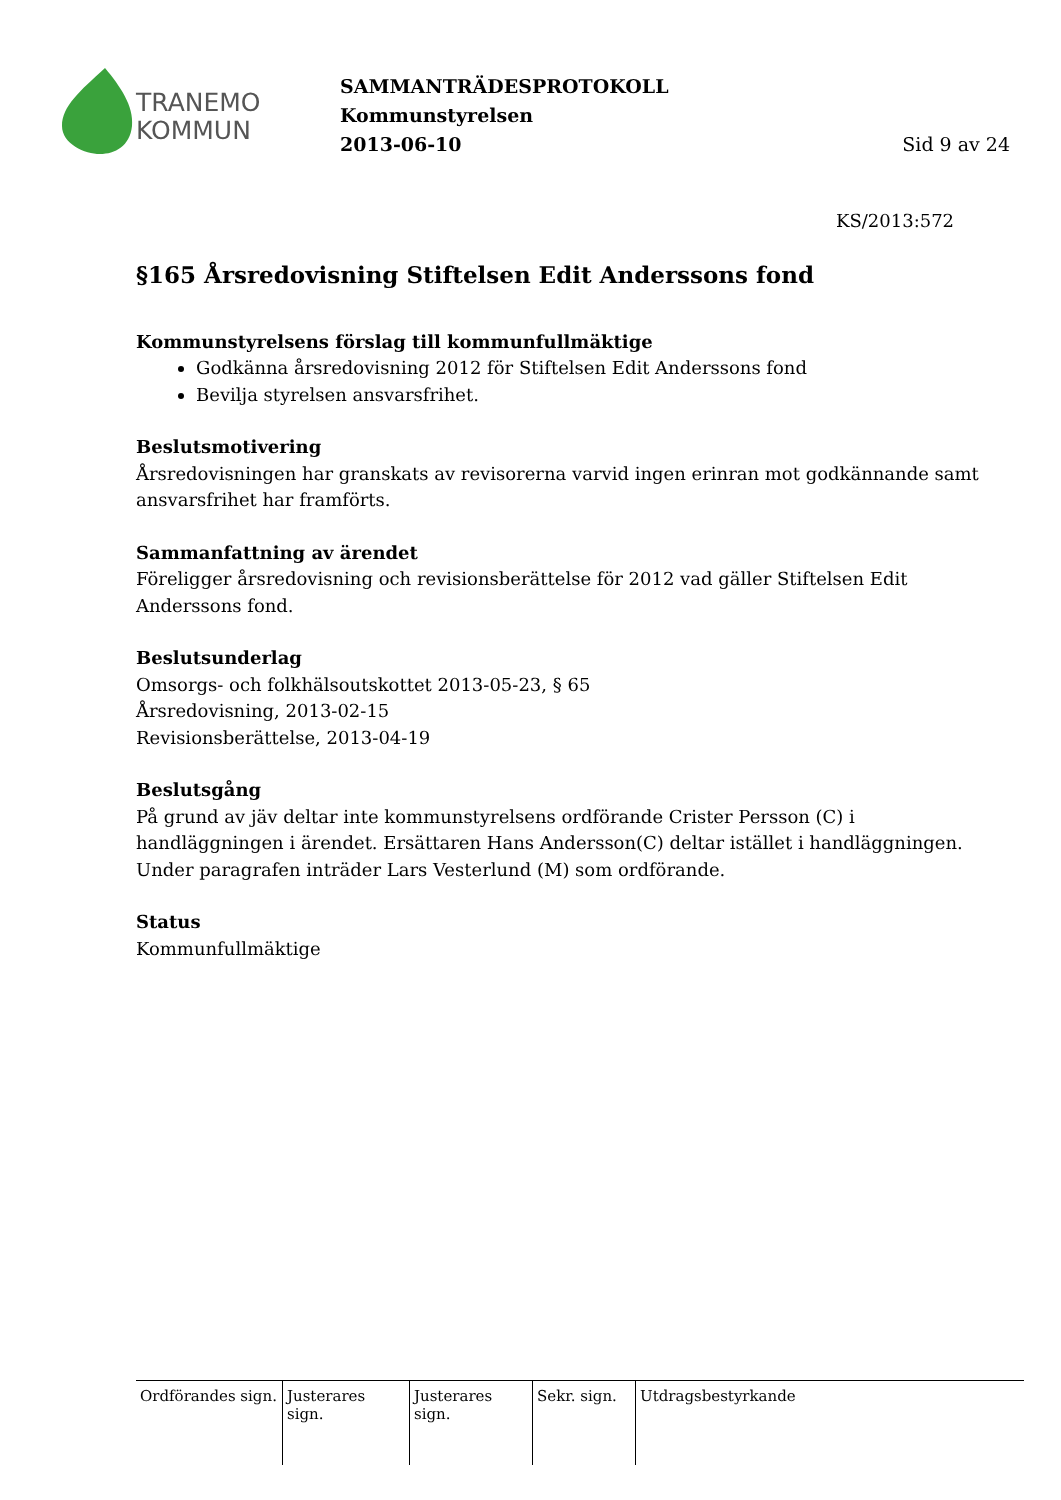TRANEMO
KOMMUN
SAMMANTRÄDESPROTOKOLL
Kommunstyrelsen
2013-06-10
Sid 9 av 24
KS/2013:572
§165 Årsredovisning Stiftelsen Edit Anderssons fond
Kommunstyrelsens förslag till kommunfullmäktige
Godkänna årsredovisning 2012 för Stiftelsen Edit Anderssons fond
Bevilja styrelsen ansvarsfrihet.
Beslutsmotivering
Årsredovisningen har granskats av revisorerna varvid ingen erinran mot godkännande samt ansvarsfrihet har framförts.
Sammanfattning av ärendet
Föreligger årsredovisning och revisionsberättelse för 2012 vad gäller Stiftelsen Edit Anderssons fond.
Beslutsunderlag
Omsorgs- och folkhälsoutskottet 2013-05-23, § 65
Årsredovisning, 2013-02-15
Revisionsberättelse, 2013-04-19
Beslutsgång
På grund av jäv deltar inte kommunstyrelsens ordförande Crister Persson (C) i handläggningen i ärendet. Ersättaren Hans Andersson(C) deltar istället i handläggningen.
Under paragrafen inträder Lars Vesterlund (M) som ordförande.
Status
Kommunfullmäktige
Ordförandes sign.
Justerares sign.
Justerares sign.
Sekr. sign.
Utdragsbestyrkande